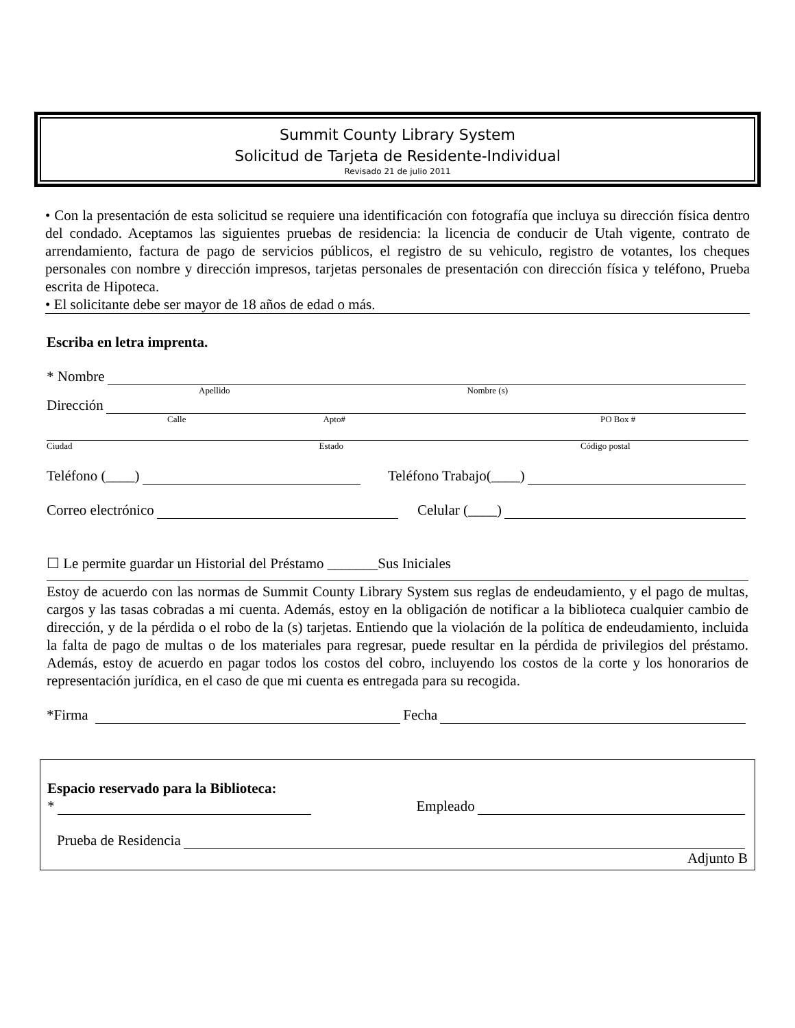Summit County Library System
Solicitud de Tarjeta de Residente-Individual
Revisado 21 de julio 2011
• Con la presentación de esta solicitud se requiere una identificación con fotografía que incluya su dirección física dentro del condado. Aceptamos las siguientes pruebas de residencia: la licencia de conducir de Utah vigente, contrato de arrendamiento, factura de pago de servicios públicos, el registro de su vehiculo, registro de votantes, los cheques personales con nombre y dirección impresos, tarjetas personales de presentación con dirección física y teléfono, Prueba escrita de Hipoteca.
• El solicitante debe ser mayor de 18 años de edad o más.
Escriba en letra imprenta.
* Nombre
Apellido Nombre (s)
Dirección
Calle Apto# PO Box #
Ciudad Estado Código postal
Teléfono (____) Teléfono Trabajo(____)
Correo electrónico Celular (____)
☐ Le permite guardar un Historial del Préstamo _______Sus Iniciales
Estoy de acuerdo con las normas de Summit County Library System sus reglas de endeudamiento, y el pago de multas, cargos y las tasas cobradas a mi cuenta. Además, estoy en la obligación de notificar a la biblioteca cualquier cambio de dirección, y de la pérdida o el robo de la (s) tarjetas. Entiendo que la violación de la política de endeudamiento, incluida la falta de pago de multas o de los materiales para regresar, puede resultar en la pérdida de privilegios del préstamo. Además, estoy de acuerdo en pagar todos los costos del cobro, incluyendo los costos de la corte y los honorarios de representación jurídica, en el caso de que mi cuenta es entregada para su recogida.
*Firma Fecha
Espacio reservado para la Biblioteca:
* Empleado
Prueba de Residencia
Adjunto B